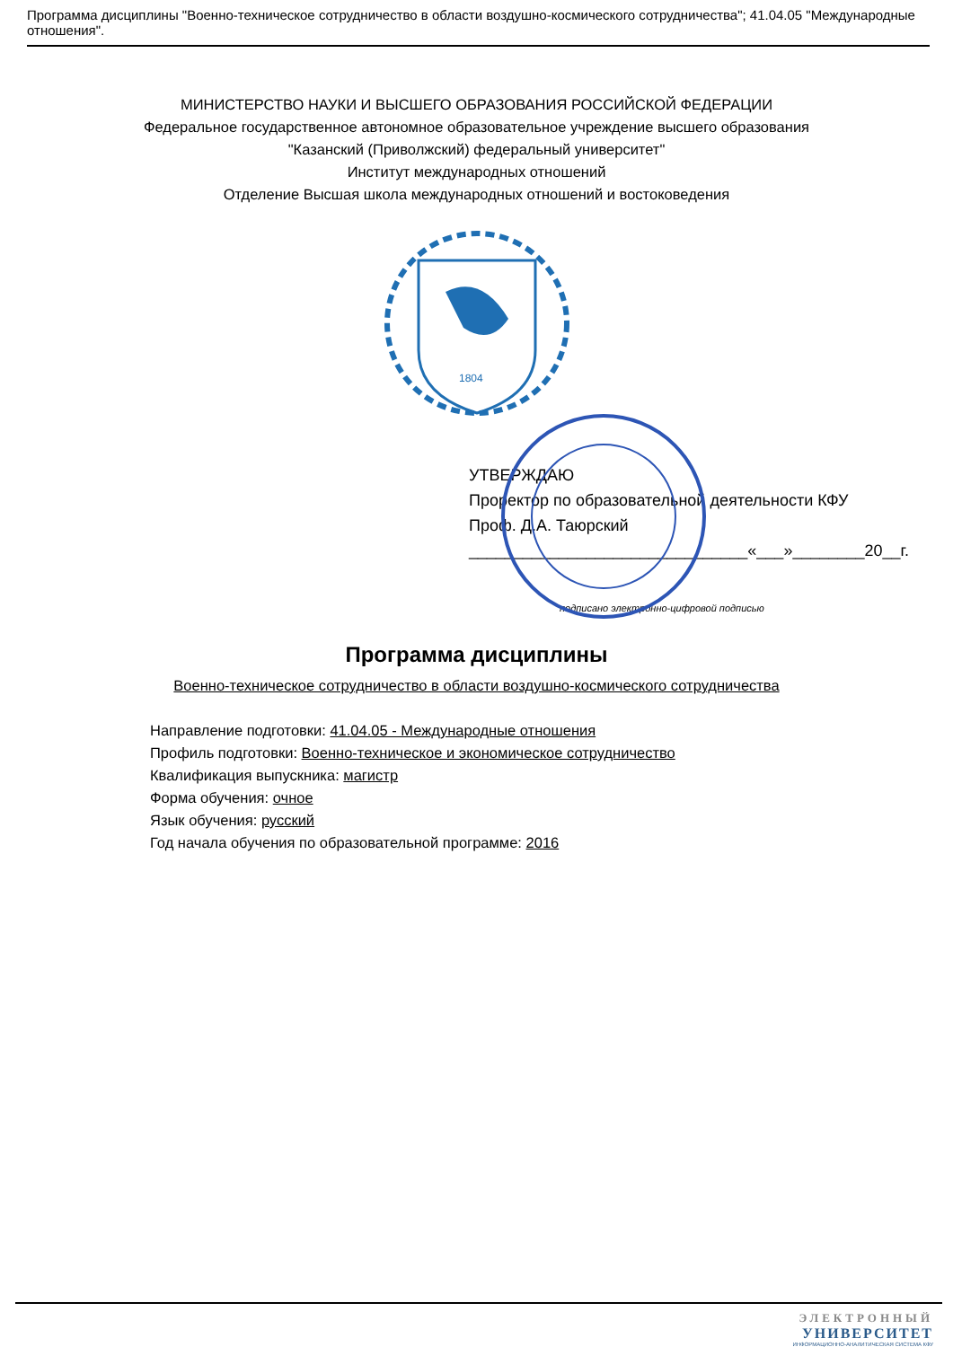Программа дисциплины "Военно-техническое сотрудничество в области воздушно-космического сотрудничества"; 41.04.05 "Международные отношения".
МИНИСТЕРСТВО НАУКИ И ВЫСШЕГО ОБРАЗОВАНИЯ РОССИЙСКОЙ ФЕДЕРАЦИИ
Федеральное государственное автономное образовательное учреждение высшего образования
"Казанский (Приволжский) федеральный университет"
Институт международных отношений
Отделение Высшая школа международных отношений и востоковедения
1804
УТВЕРЖДАЮ
Проректор по образовательной деятельности КФУ
Проф. Д.А. Таюрский
_______________________________«___»________20__г.
подписано электронно-цифровой подписью
Программа дисциплины
Военно-техническое сотрудничество в области воздушно-космического сотрудничества
Направление подготовки: 41.04.05 - Международные отношения
Профиль подготовки: Военно-техническое и экономическое сотрудничество
Квалификация выпускника: магистр
Форма обучения: очное
Язык обучения: русский
Год начала обучения по образовательной программе: 2016
ЭЛЕКТРОННЫЙ
УНИВЕРСИТЕТ
ИНФОРМАЦИОННО-АНАЛИТИЧЕСКАЯ СИСТЕМА КФУ